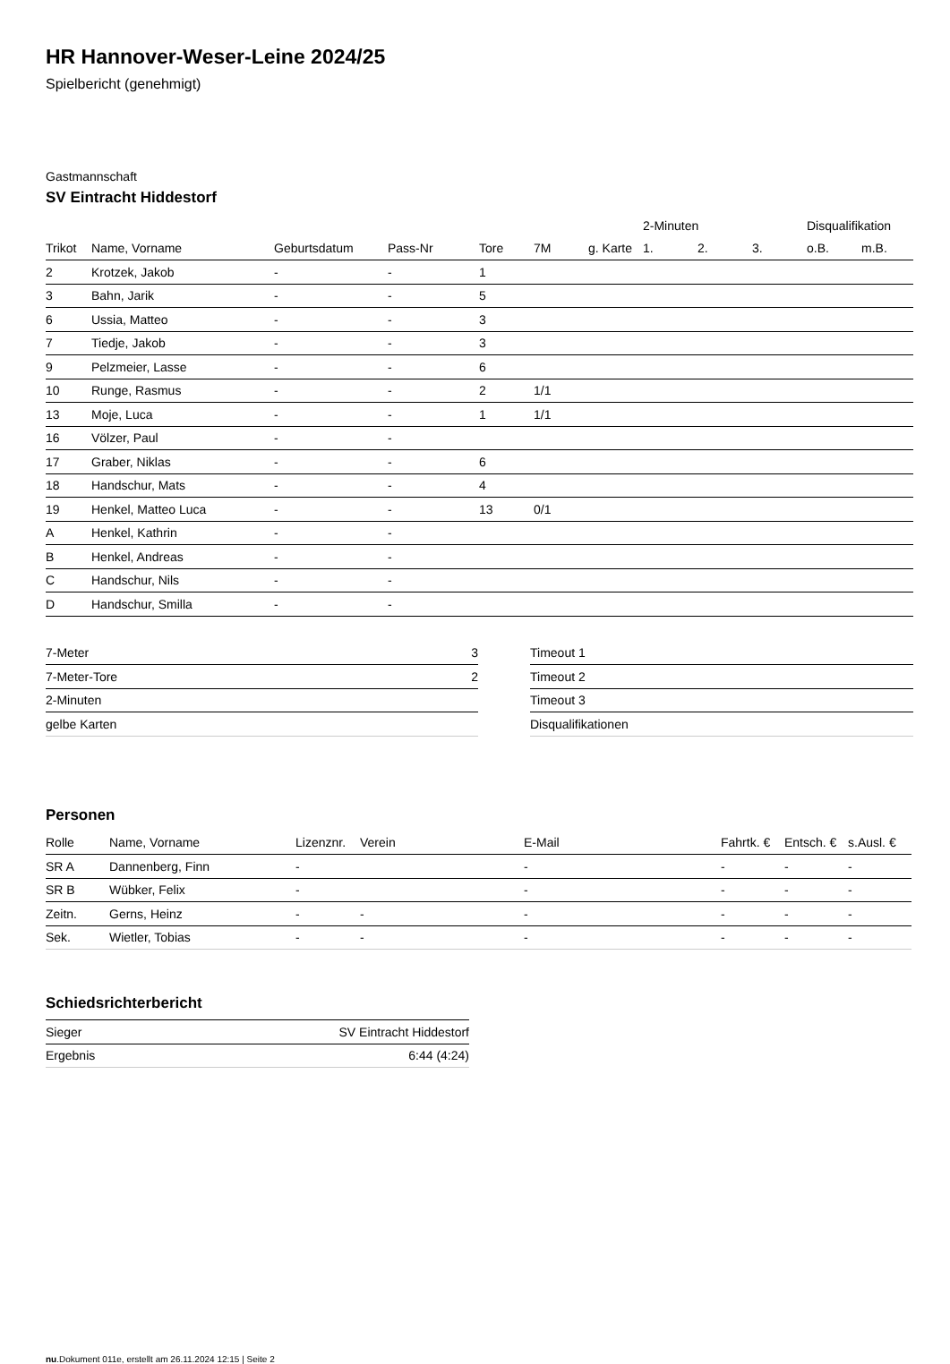HR Hannover-Weser-Leine 2024/25
Spielbericht (genehmigt)
Gastmannschaft
SV Eintracht Hiddestorf
| | | | | | | | 2-Minuten | | | Disqualifikation | |
| --- | --- | --- | --- | --- | --- | --- | --- | --- | --- | --- | --- |
| Trikot | Name, Vorname | Geburtsdatum | Pass-Nr | Tore | 7M | g. Karte | 1. | 2. | 3. | o.B. | m.B. |
| 2 | Krotzek, Jakob | - | - | 1 | | | | | | | |
| 3 | Bahn, Jarik | - | - | 5 | | | | | | | |
| 6 | Ussia, Matteo | - | - | 3 | | | | | | | |
| 7 | Tiedje, Jakob | - | - | 3 | | | | | | | |
| 9 | Pelzmeier, Lasse | - | - | 6 | | | | | | | |
| 10 | Runge, Rasmus | - | - | 2 | 1/1 | | | | | | |
| 13 | Moje, Luca | - | - | 1 | 1/1 | | | | | | |
| 16 | Völzer, Paul | - | - | | | | | | | | |
| 17 | Graber, Niklas | - | - | 6 | | | | | | | |
| 18 | Handschur, Mats | - | - | 4 | | | | | | | |
| 19 | Henkel, Matteo Luca | - | - | 13 | 0/1 | | | | | | |
| A | Henkel, Kathrin | - | - | | | | | | | | |
| B | Henkel, Andreas | - | - | | | | | | | | |
| C | Handschur, Nils | - | - | | | | | | | | |
| D | Handschur, Smilla | - | - | | | | | | | | |
| 7-Meter | 3 |
| 7-Meter-Tore | 2 |
| 2-Minuten | |
| gelbe Karten | |
| Timeout 1 |
| Timeout 2 |
| Timeout 3 |
| Disqualifikationen |
Personen
| Rolle | Name, Vorname | Lizenznr. | Verein | E-Mail | Fahrtk. € | Entsch. € | s.Ausl. € |
| SR A | Dannenberg, Finn | - | | - | - | - | - |
| SR B | Wübker, Felix | - | | - | - | - | - |
| Zeitn. | Gerns, Heinz | - | - | - | - | - | - |
| Sek. | Wietler, Tobias | - | - | - | - | - | - |
Schiedsrichterbericht
| Sieger | SV Eintracht Hiddestorf |
| Ergebnis | 6:44 (4:24) |
nu.Dokument 011e, erstellt am 26.11.2024 12:15 | Seite 2